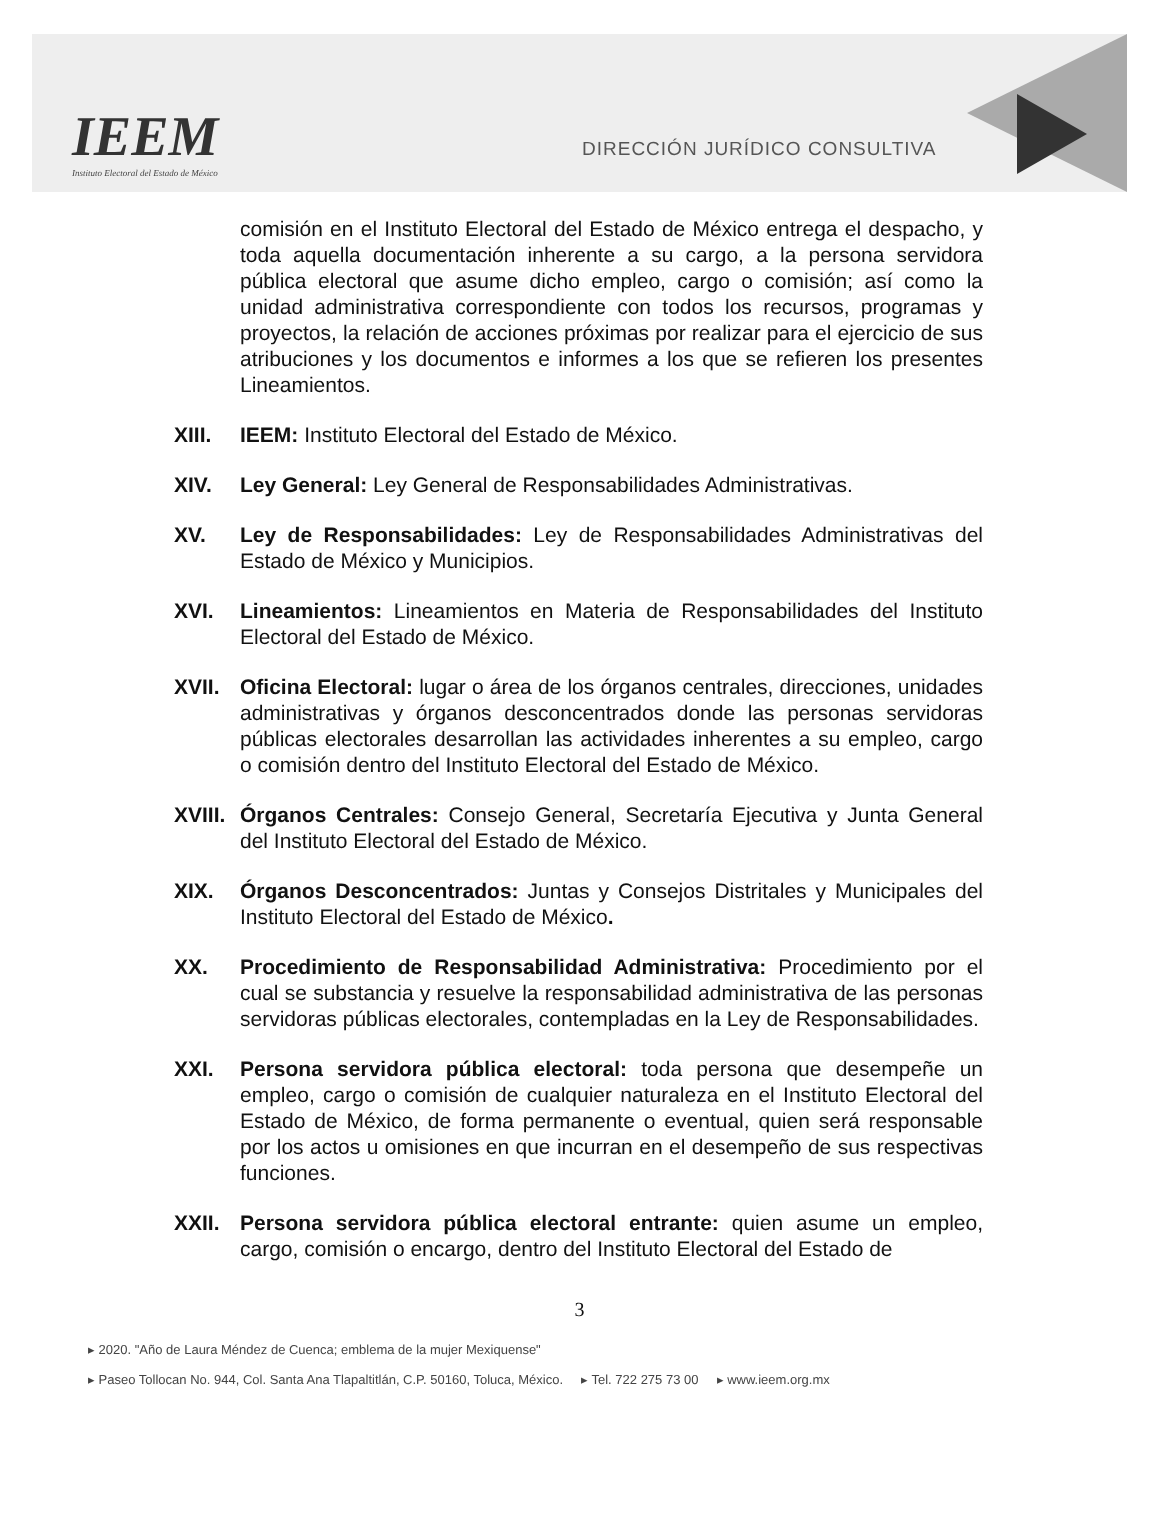IEEM
Instituto Electoral del Estado de México
DIRECCIÓN JURÍDICO CONSULTIVA
comisión en el Instituto Electoral del Estado de México entrega el despacho, y toda aquella documentación inherente a su cargo, a la persona servidora pública electoral que asume dicho empleo, cargo o comisión; así como la unidad administrativa correspondiente con todos los recursos, programas y proyectos, la relación de acciones próximas por realizar para el ejercicio de sus atribuciones y los documentos e informes a los que se refieren los presentes Lineamientos.
XIII. IEEM: Instituto Electoral del Estado de México.
XIV. Ley General: Ley General de Responsabilidades Administrativas.
XV. Ley de Responsabilidades: Ley de Responsabilidades Administrativas del Estado de México y Municipios.
XVI. Lineamientos: Lineamientos en Materia de Responsabilidades del Instituto Electoral del Estado de México.
XVII. Oficina Electoral: lugar o área de los órganos centrales, direcciones, unidades administrativas y órganos desconcentrados donde las personas servidoras públicas electorales desarrollan las actividades inherentes a su empleo, cargo o comisión dentro del Instituto Electoral del Estado de México.
XVIII.
Órganos Centrales: Consejo General, Secretaría Ejecutiva y Junta General del Instituto Electoral del Estado de México.
XIX. Órganos Desconcentrados: Juntas y Consejos Distritales y Municipales del Instituto Electoral del Estado de México.
XX. Procedimiento de Responsabilidad Administrativa: Procedimiento por el cual se substancia y resuelve la responsabilidad administrativa de las personas servidoras públicas electorales, contempladas en la Ley de Responsabilidades.
XXI. Persona servidora pública electoral: toda persona que desempeñe un empleo, cargo o comisión de cualquier naturaleza en el Instituto Electoral del Estado de México, de forma permanente o eventual, quien será responsable por los actos u omisiones en que incurran en el desempeño de sus respectivas funciones.
XXII. Persona servidora pública electoral entrante: quien asume un empleo, cargo, comisión o encargo, dentro del Instituto Electoral del Estado de
3
▸ 2020. "Año de Laura Méndez de Cuenca; emblema de la mujer Mexiquense"
▸ Paseo Tollocan No. 944, Col. Santa Ana Tlapaltitlán, C.P. 50160, Toluca, México. ▸ Tel. 722 275 73 00 ▸ www.ieem.org.mx